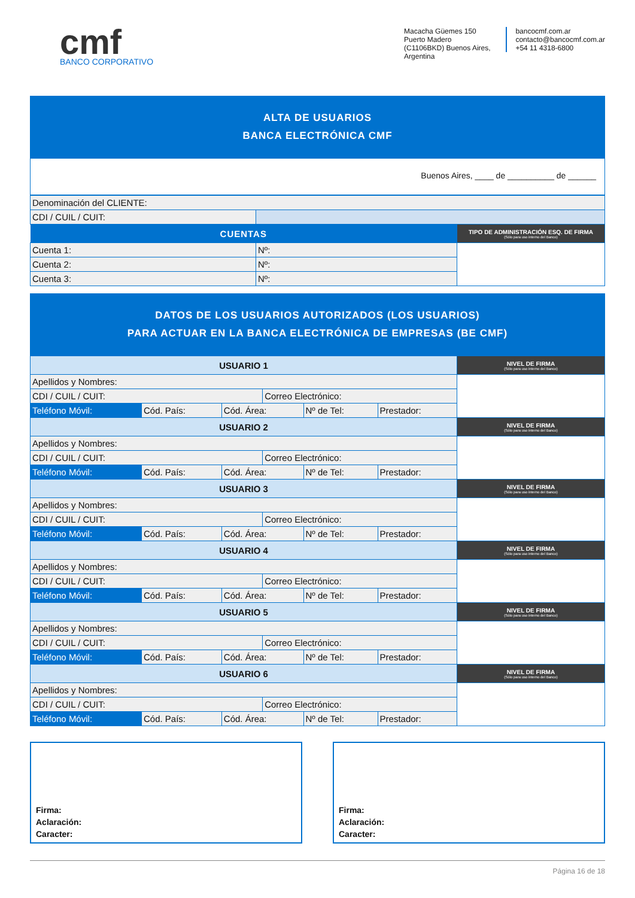cmf
BANCO CORPORATIVO
Macacha Güemes 150
Puerto Madero
(C1106BKD) Buenos Aires, Argentina
bancocmf.com.ar
contacto@bancocmf.com.ar
+54 11 4318-6800
ALTA DE USUARIOS
BANCA ELECTRÓNICA CMF
Buenos Aires, ____ de __________ de ______
| Denominación del CLIENTE: | | |
| CDI / CUIL / CUIT: | | |
| CUENTAS | | TIPO DE ADMINISTRACIÓN ESQ. DE FIRMA (Sólo para uso interno del Banco) |
| Cuenta 1: | Nº: | |
| Cuenta 2: | Nº: | |
| Cuenta 3: | Nº: | |
DATOS DE LOS USUARIOS AUTORIZADOS (LOS USUARIOS)
PARA ACTUAR EN LA BANCA ELECTRÓNICA DE EMPRESAS (BE CMF)
| USUARIO 1 | | | | | | NIVEL DE FIRMA (Sólo para uso interno del Banco) |
| Apellidos y Nombres: | | | | | | |
| CDI / CUIL / CUIT: | | | Correo Electrónico: | | | |
| Teléfono Móvil: | Cód. País: | Cód. Área: | | Nº de Tel: | Prestador: | |
| USUARIO 2 | | | | | | NIVEL DE FIRMA (Sólo para uso interno del Banco) |
| Apellidos y Nombres: | | | | | | |
| CDI / CUIL / CUIT: | | | Correo Electrónico: | | | |
| Teléfono Móvil: | Cód. País: | Cód. Área: | | Nº de Tel: | Prestador: | |
| USUARIO 3 | | | | | | NIVEL DE FIRMA (Sólo para uso interno del Banco) |
| Apellidos y Nombres: | | | | | | |
| CDI / CUIL / CUIT: | | | Correo Electrónico: | | | |
| Teléfono Móvil: | Cód. País: | Cód. Área: | | Nº de Tel: | Prestador: | |
| USUARIO 4 | | | | | | NIVEL DE FIRMA (Sólo para uso interno del Banco) |
| Apellidos y Nombres: | | | | | | |
| CDI / CUIL / CUIT: | | | Correo Electrónico: | | | |
| Teléfono Móvil: | Cód. País: | Cód. Área: | | Nº de Tel: | Prestador: | |
| USUARIO 5 | | | | | | NIVEL DE FIRMA (Sólo para uso interno del Banco) |
| Apellidos y Nombres: | | | | | | |
| CDI / CUIL / CUIT: | | | Correo Electrónico: | | | |
| Teléfono Móvil: | Cód. País: | Cód. Área: | | Nº de Tel: | Prestador: | |
| USUARIO 6 | | | | | | NIVEL DE FIRMA (Sólo para uso interno del Banco) |
| Apellidos y Nombres: | | | | | | |
| CDI / CUIL / CUIT: | | | Correo Electrónico: | | | |
| Teléfono Móvil: | Cód. País: | Cód. Área: | | Nº de Tel: | Prestador: | |
Firma:
Aclaración:
Caracter:
Firma:
Aclaración:
Caracter:
Página 16 de 18